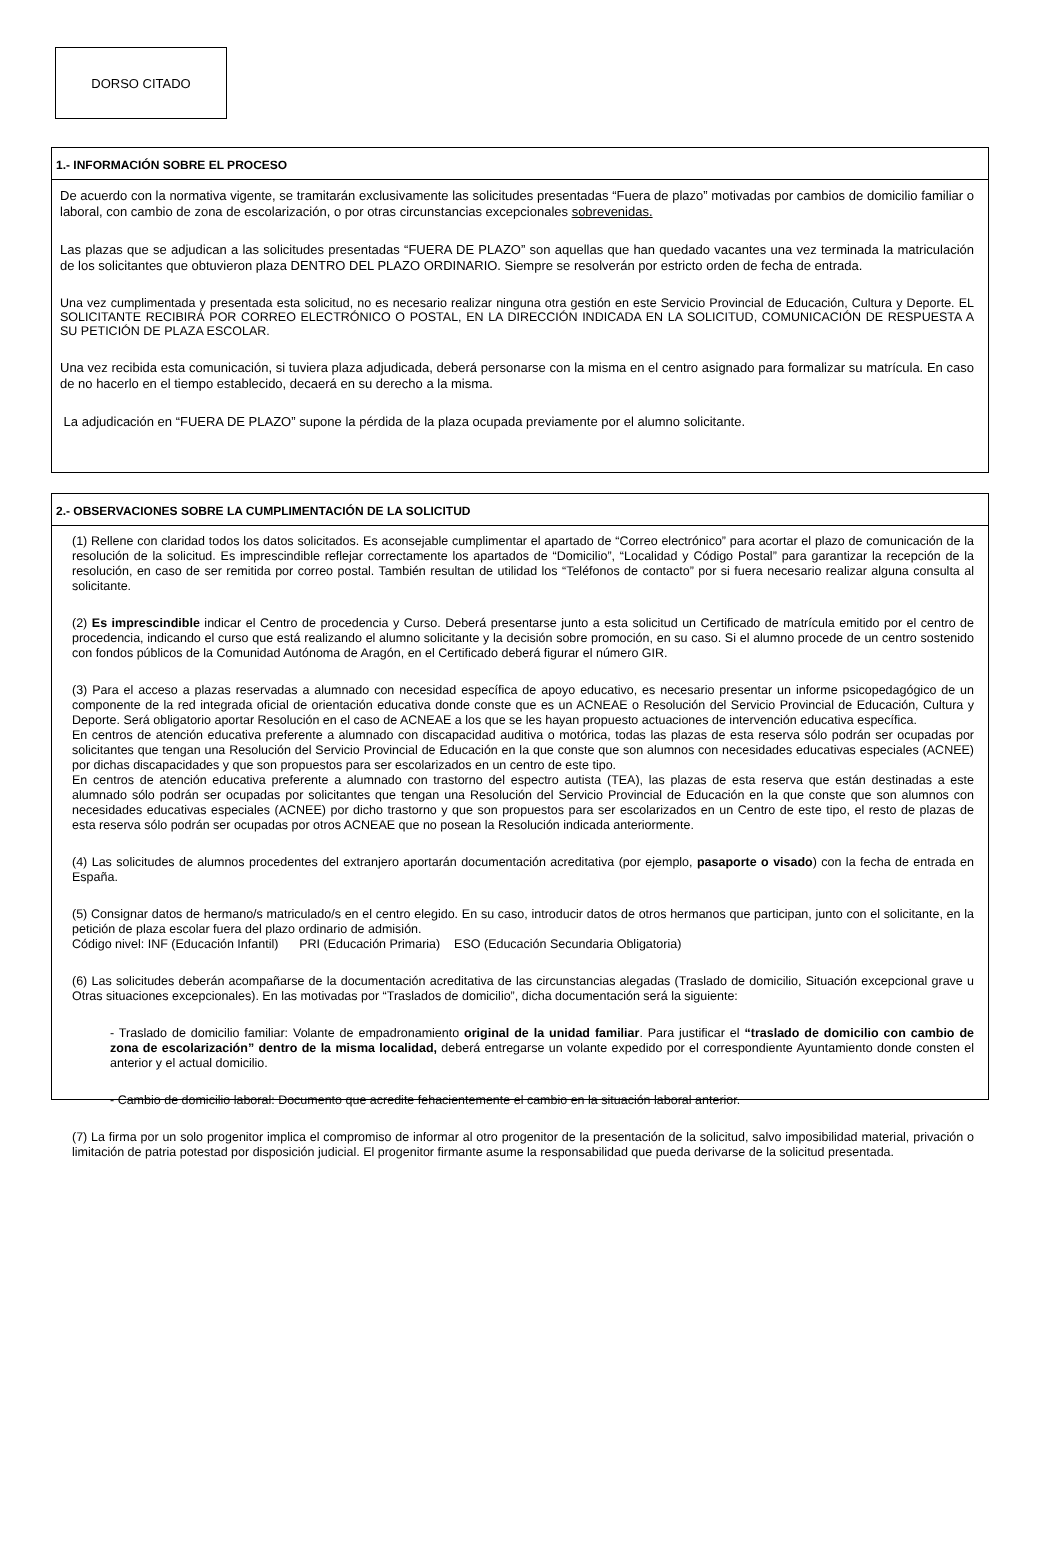DORSO CITADO
1.- INFORMACIÓN SOBRE EL PROCESO
De acuerdo con la normativa vigente, se tramitarán exclusivamente las solicitudes presentadas “Fuera de plazo” motivadas por cambios de domicilio familiar o laboral, con cambio de zona de escolarización, o por otras circunstancias excepcionales sobrevenidas.
Las plazas que se adjudican a las solicitudes presentadas “FUERA DE PLAZO” son aquellas que han quedado vacantes una vez terminada la matriculación de los solicitantes que obtuvieron plaza DENTRO DEL PLAZO ORDINARIO. Siempre se resolverán por estricto orden de fecha de entrada.
Una vez cumplimentada y presentada esta solicitud, no es necesario realizar ninguna otra gestión en este Servicio Provincial de Educación, Cultura y Deporte. EL SOLICITANTE RECIBIRÁ POR CORREO ELECTRÓNICO O POSTAL, EN LA DIRECCIÓN INDICADA EN LA SOLICITUD, COMUNICACIÓN DE RESPUESTA A SU PETICIÓN DE PLAZA ESCOLAR.
Una vez recibida esta comunicación, si tuviera plaza adjudicada, deberá personarse con la misma en el centro asignado para formalizar su matrícula. En caso de no hacerlo en el tiempo establecido, decaerá en su derecho a la misma.
La adjudicación en “FUERA DE PLAZO” supone la pérdida de la plaza ocupada previamente por el alumno solicitante.
2.- OBSERVACIONES SOBRE LA CUMPLIMENTACIÓN DE LA SOLICITUD
(1) Rellene con claridad todos los datos solicitados. Es aconsejable cumplimentar el apartado de “Correo electrónico” para acortar el plazo de comunicación de la resolución de la solicitud. Es imprescindible reflejar correctamente los apartados de “Domicilio”, “Localidad y Código Postal” para garantizar la recepción de la resolución, en caso de ser remitida por correo postal. También resultan de utilidad los “Teléfonos de contacto” por si fuera necesario realizar alguna consulta al solicitante.
(2) Es imprescindible indicar el Centro de procedencia y Curso. Deberá presentarse junto a esta solicitud un Certificado de matrícula emitido por el centro de procedencia, indicando el curso que está realizando el alumno solicitante y la decisión sobre promoción, en su caso. Si el alumno procede de un centro sostenido con fondos públicos de la Comunidad Autónoma de Aragón, en el Certificado deberá figurar el número GIR.
(3) Para el acceso a plazas reservadas a alumnado con necesidad específica de apoyo educativo, es necesario presentar un informe psicopedagógico de un componente de la red integrada oficial de orientación educativa donde conste que es un ACNEAE o Resolución del Servicio Provincial de Educación, Cultura y Deporte. Será obligatorio aportar Resolución en el caso de ACNEAE a los que se les hayan propuesto actuaciones de intervención educativa específica.
En centros de atención educativa preferente a alumnado con discapacidad auditiva o motórica, todas las plazas de esta reserva sólo podrán ser ocupadas por solicitantes que tengan una Resolución del Servicio Provincial de Educación en la que conste que son alumnos con necesidades educativas especiales (ACNEE) por dichas discapacidades y que son propuestos para ser escolarizados en un centro de este tipo.
En centros de atención educativa preferente a alumnado con trastorno del espectro autista (TEA), las plazas de esta reserva que están destinadas a este alumnado sólo podrán ser ocupadas por solicitantes que tengan una Resolución del Servicio Provincial de Educación en la que conste que son alumnos con necesidades educativas especiales (ACNEE) por dicho trastorno y que son propuestos para ser escolarizados en un Centro de este tipo, el resto de plazas de esta reserva sólo podrán ser ocupadas por otros ACNEAE que no posean la Resolución indicada anteriormente.
(4) Las solicitudes de alumnos procedentes del extranjero aportarán documentación acreditativa (por ejemplo, pasaporte o visado) con la fecha de entrada en España.
(5) Consignar datos de hermano/s matriculado/s en el centro elegido. En su caso, introducir datos de otros hermanos que participan, junto con el solicitante, en la petición de plaza escolar fuera del plazo ordinario de admisión.
Código nivel: INF (Educación Infantil) PRI (Educación Primaria) ESO (Educación Secundaria Obligatoria)
(6) Las solicitudes deberán acompañarse de la documentación acreditativa de las circunstancias alegadas (Traslado de domicilio, Situación excepcional grave u Otras situaciones excepcionales). En las motivadas por “Traslados de domicilio”, dicha documentación será la siguiente:
- Traslado de domicilio familiar: Volante de empadronamiento original de la unidad familiar. Para justificar el “traslado de domicilio con cambio de zona de escolarización” dentro de la misma localidad, deberá entregarse un volante expedido por el correspondiente Ayuntamiento donde consten el anterior y el actual domicilio.
- Cambio de domicilio laboral: Documento que acredite fehacientemente el cambio en la situación laboral anterior.
(7) La firma por un solo progenitor implica el compromiso de informar al otro progenitor de la presentación de la solicitud, salvo imposibilidad material, privación o limitación de patria potestad por disposición judicial. El progenitor firmante asume la responsabilidad que pueda derivarse de la solicitud presentada.